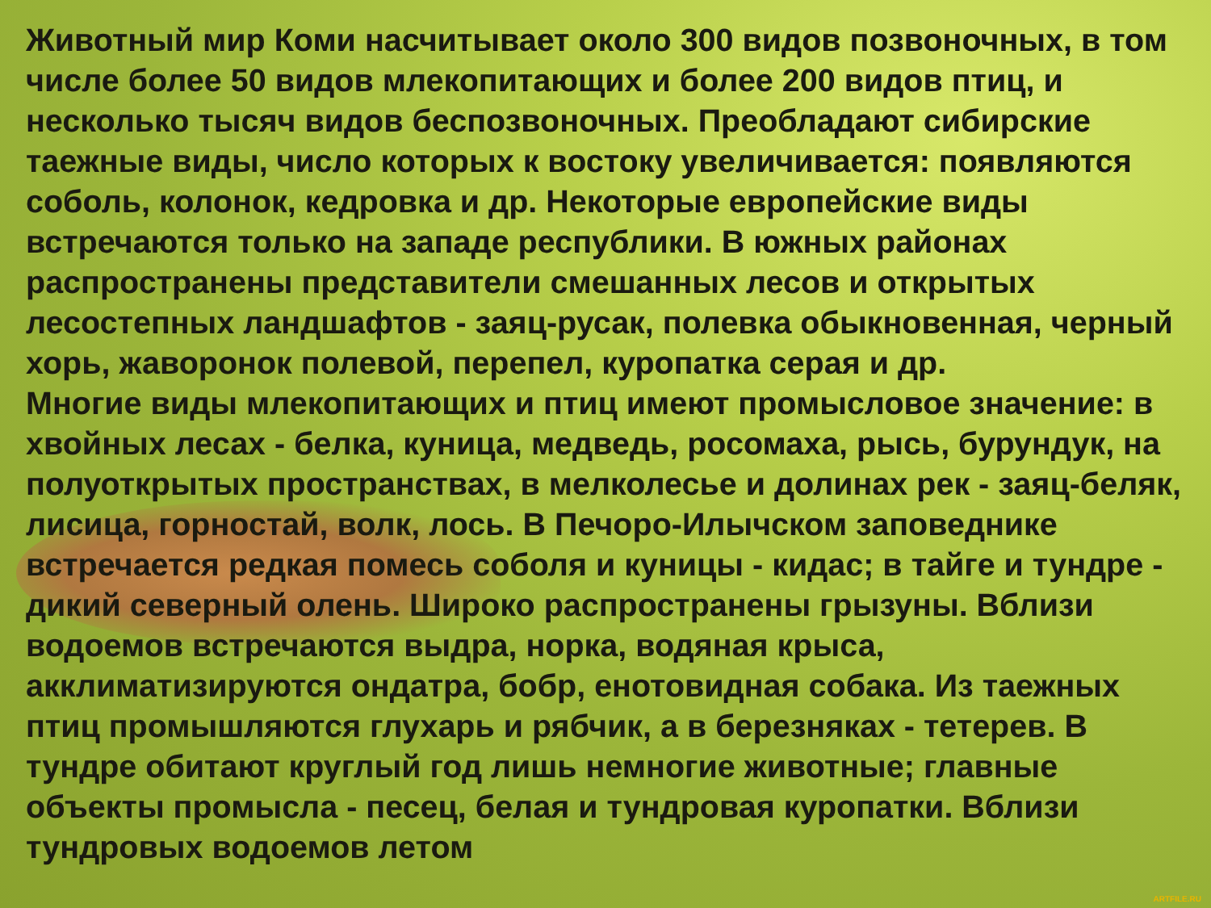Животный мир Коми насчитывает около 300 видов позвоночных, в том числе более 50 видов млекопитающих и более 200 видов птиц, и несколько тысяч видов беспозвоночных. Преобладают сибирские таежные виды, число которых к востоку увеличивается: появляются соболь, колонок, кедровка и др. Некоторые европейские виды встречаются только на западе республики. В южных районах распространены представители смешанных лесов и открытых лесостепных ландшафтов - заяц-русак, полевка обыкновенная, черный хорь, жаворонок полевой, перепел, куропатка серая и др.
Многие виды млекопитающих и птиц имеют промысловое значение: в хвойных лесах - белка, куница, медведь, росомаха, рысь, бурундук, на полуоткрытых пространствах, в мелколесье и долинах рек - заяц-беляк, лисица, горностай, волк, лось. В Печоро-Илычском заповеднике встречается редкая помесь соболя и куницы - кидас; в тайге и тундре - дикий северный олень. Широко распространены грызуны. Вблизи водоемов встречаются выдра, норка, водяная крыса, акклиматизируются ондатра, бобр, енотовидная собака. Из таежных птиц промышляются глухарь и рябчик, а в березняках - тетерев. В тундре обитают круглый год лишь немногие животные; главные объекты промысла - песец, белая и тундровая куропатки. Вблизи тундровых водоемов летом
ARTFILE.RU